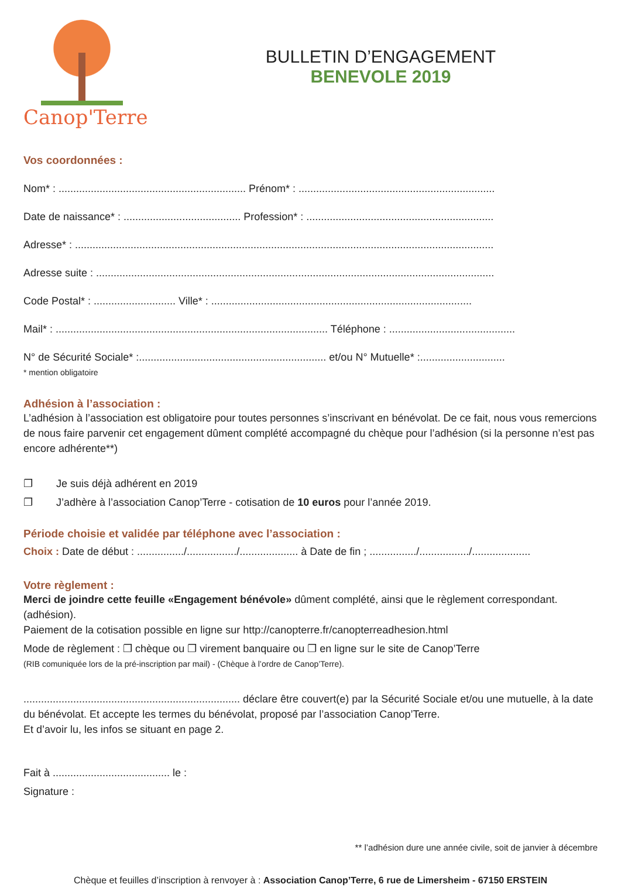Canop'Terre
BULLETIN D’ENGAGEMENT
BENEVOLE 2019
Vos coordonnées :
Nom* : ................................................................ Prénom* : ...................................................................
Date de naissance* : ........................................ Profession* : ................................................................
Adresse* : ...............................................................................................................................................
Adresse suite : ........................................................................................................................................
Code Postal* : ............................ Ville* : .........................................................................................
Mail* : ............................................................................................. Téléphone : ...........................................
N° de Sécurité Sociale* :................................................................ et/ou N° Mutuelle* :.............................
* mention obligatoire
Adhésion à l’association :
L’adhésion à l’association est obligatoire pour toutes personnes s’inscrivant en bénévolat. De ce fait, nous vous remercions de nous faire parvenir cet engagement dûment complété accompagné du chèque pour l’adhésion (si la personne n’est pas encore adhérente**)
❐ Je suis déjà adhérent en 2019
❐ J’adhère à l’association Canop’Terre - cotisation de 10 euros pour l’année 2019.
Période choisie et validée par téléphone avec l’association :
Choix : Date de début : ................/................./.................... à Date de fin ; ................/................./....................
Votre règlement :
Merci de joindre cette feuille «Engagement bénévole» dûment complété, ainsi que le règlement correspondant. (adhésion).
Paiement de la cotisation possible en ligne sur http://canopterre.fr/canopterreadhesion.html
Mode de règlement : ❐ chèque ou ❐ virement banquaire ou ❐ en ligne sur le site de Canop’Terre
(RIB comuniquée lors de la pré-inscription par mail) - (Chèque à l’ordre de Canop’Terre).
.......................................................................... déclare être couvert(e) par la Sécurité Sociale et/ou une mutuelle, à la date du bénévolat. Et accepte les termes du bénévolat, proposé par l’association Canop’Terre.
Et d’avoir lu, les infos se situant en page 2.
Fait à ........................................ le :
Signature :
** l’adhésion dure une année civile, soit de janvier à décembre
Chèque et feuilles d’inscription à renvoyer à : Association Canop’Terre, 6 rue de Limersheim - 67150 ERSTEIN